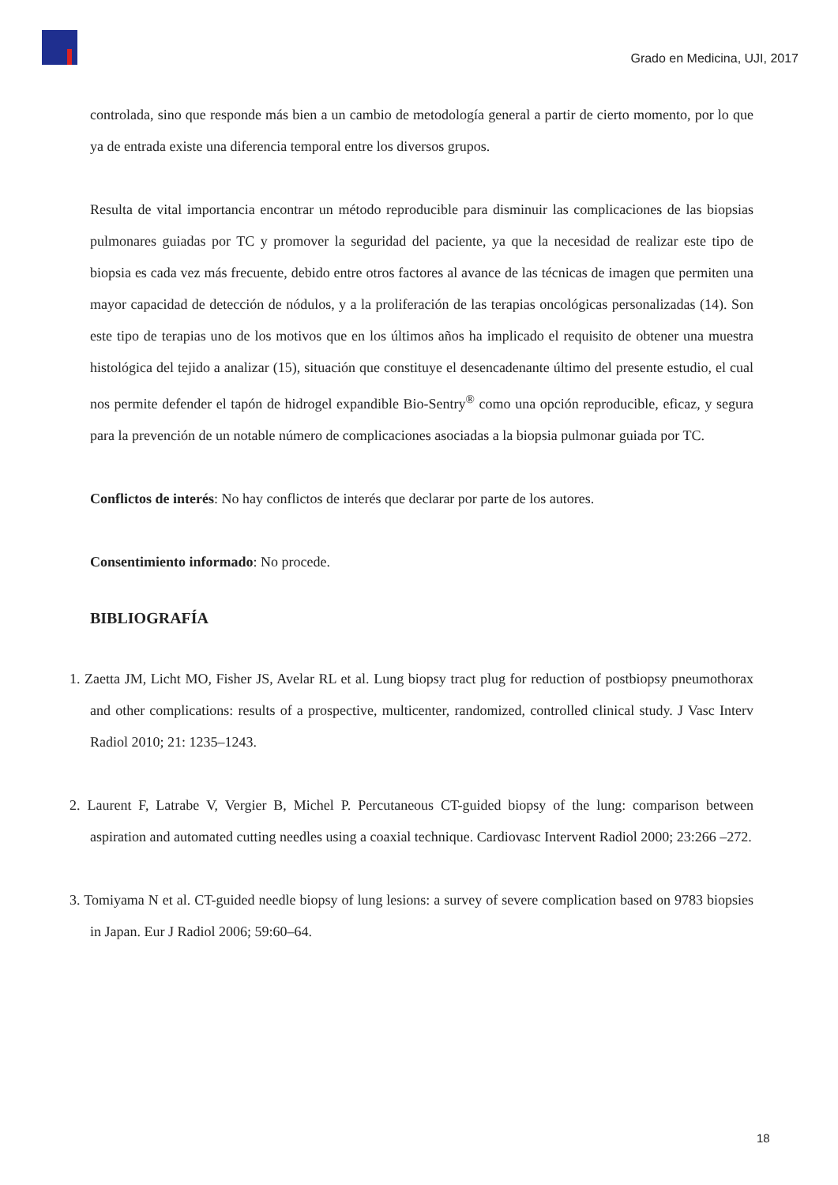Grado en Medicina, UJI, 2017
controlada, sino que responde más bien a un cambio de metodología general a partir de cierto momento, por lo que ya de entrada existe una diferencia temporal entre los diversos grupos.
Resulta de vital importancia encontrar un método reproducible para disminuir las complicaciones de las biopsias pulmonares guiadas por TC y promover la seguridad del paciente, ya que la necesidad de realizar este tipo de biopsia es cada vez más frecuente, debido entre otros factores al avance de las técnicas de imagen que permiten una mayor capacidad de detección de nódulos, y a la proliferación de las terapias oncológicas personalizadas (14). Son este tipo de terapias uno de los motivos que en los últimos años ha implicado el requisito de obtener una muestra histológica del tejido a analizar (15), situación que constituye el desencadenante último del presente estudio, el cual nos permite defender el tapón de hidrogel expandible Bio-Sentry<sup>®</sup> como una opción reproducible, eficaz, y segura para la prevención de un notable número de complicaciones asociadas a la biopsia pulmonar guiada por TC.
Conflictos de interés: No hay conflictos de interés que declarar por parte de los autores.
Consentimiento informado: No procede.
BIBLIOGRAFÍA
1. Zaetta JM, Licht MO, Fisher JS, Avelar RL et al. Lung biopsy tract plug for reduction of postbiopsy pneumothorax and other complications: results of a prospective, multicenter, randomized, controlled clinical study. J Vasc Interv Radiol 2010; 21: 1235–1243.
2. Laurent F, Latrabe V, Vergier B, Michel P. Percutaneous CT-guided biopsy of the lung: comparison between aspiration and automated cutting needles using a coaxial technique. Cardiovasc Intervent Radiol 2000; 23:266 –272.
3. Tomiyama N et al. CT-guided needle biopsy of lung lesions: a survey of severe complication based on 9783 biopsies in Japan. Eur J Radiol 2006; 59:60–64.
18